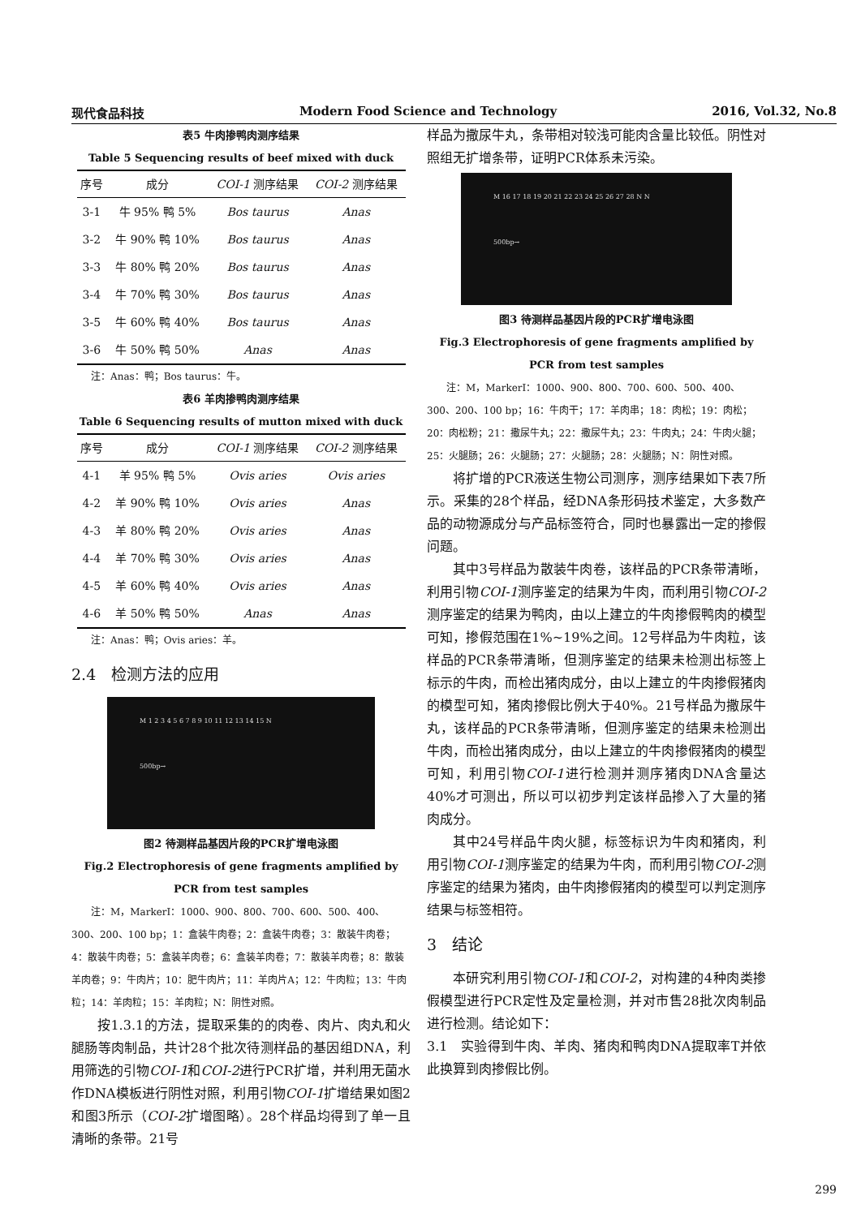现代食品科技 Modern Food Science and Technology 2016, Vol.32, No.8
表5 牛肉掺鸭肉测序结果
Table 5 Sequencing results of beef mixed with duck
| 序号 | 成分 | COI-1 测序结果 | COI-2 测序结果 |
| --- | --- | --- | --- |
| 3-1 | 牛 95% 鸭 5% | Bos taurus | Anas |
| 3-2 | 牛 90% 鸭 10% | Bos taurus | Anas |
| 3-3 | 牛 80% 鸭 20% | Bos taurus | Anas |
| 3-4 | 牛 70% 鸭 30% | Bos taurus | Anas |
| 3-5 | 牛 60% 鸭 40% | Bos taurus | Anas |
| 3-6 | 牛 50% 鸭 50% | Anas | Anas |
　　注：Anas：鸭；Bos taurus：牛。
表6 羊肉掺鸭肉测序结果
Table 6 Sequencing results of mutton mixed with duck
| 序号 | 成分 | COI-1 测序结果 | COI-2 测序结果 |
| --- | --- | --- | --- |
| 4-1 | 羊 95% 鸭 5% | Ovis aries | Ovis aries |
| 4-2 | 羊 90% 鸭 10% | Ovis aries | Anas |
| 4-3 | 羊 80% 鸭 20% | Ovis aries | Anas |
| 4-4 | 羊 70% 鸭 30% | Ovis aries | Anas |
| 4-5 | 羊 60% 鸭 40% | Ovis aries | Anas |
| 4-6 | 羊 50% 鸭 50% | Anas | Anas |
　　注：Anas：鸭；Ovis aries：羊。
2.4　检测方法的应用
M 1 2 3 4 5 6 7 8 9 10 11 12 13 14 15 N
500bp→
图2 待测样品基因片段的PCR扩增电泳图
Fig.2 Electrophoresis of gene fragments amplified by PCR from test samples
　　注：M，MarkerI：1000、900、800、700、600、500、400、300、200、100 bp；1：盒装牛肉卷；2：盒装牛肉卷；3：散装牛肉卷；4：散装牛肉卷；5：盒装羊肉卷；6：盒装羊肉卷；7：散装羊肉卷；8：散装羊肉卷；9：牛肉片；10：肥牛肉片；11：羊肉片A；12：牛肉粒；13：牛肉粒；14：羊肉粒；15：羊肉粒；N：阴性对照。
按1.3.1的方法，提取采集的的肉卷、肉片、肉丸和火腿肠等肉制品，共计28个批次待测样品的基因组DNA，利用筛选的引物COI-1和COI-2进行PCR扩增，并利用无菌水作DNA模板进行阴性对照，利用引物COI-1扩增结果如图2和图3所示（COI-2扩增图略）。28个样品均得到了单一且清晰的条带。21号
样品为撒尿牛丸，条带相对较浅可能肉含量比较低。阴性对照组无扩增条带，证明PCR体系未污染。
M 16 17 18 19 20 21 22 23 24 25 26 27 28 N N
500bp→
图3 待测样品基因片段的PCR扩增电泳图
Fig.3 Electrophoresis of gene fragments amplified by PCR from test samples
　　注：M，MarkerI：1000、900、800、700、600、500、400、300、200、100 bp；16：牛肉干；17：羊肉串；18：肉松；19：肉松；20：肉松粉；21：撒尿牛丸；22：撒尿牛丸；23：牛肉丸；24：牛肉火腿；25：火腿肠；26：火腿肠；27：火腿肠；28：火腿肠；N：阴性对照。
将扩增的PCR液送生物公司测序，测序结果如下表7所示。采集的28个样品，经DNA条形码技术鉴定，大多数产品的动物源成分与产品标签符合，同时也暴露出一定的掺假问题。
其中3号样品为散装牛肉卷，该样品的PCR条带清晰，利用引物COI-1测序鉴定的结果为牛肉，而利用引物COI-2测序鉴定的结果为鸭肉，由以上建立的牛肉掺假鸭肉的模型可知，掺假范围在1%~19%之间。12号样品为牛肉粒，该样品的PCR条带清晰，但测序鉴定的结果未检测出标签上标示的牛肉，而检出猪肉成分，由以上建立的牛肉掺假猪肉的模型可知，猪肉掺假比例大于40%。21号样品为撒尿牛丸，该样品的PCR条带清晰，但测序鉴定的结果未检测出牛肉，而检出猪肉成分，由以上建立的牛肉掺假猪肉的模型可知，利用引物COI-1进行检测并测序猪肉DNA含量达40%才可测出，所以可以初步判定该样品掺入了大量的猪肉成分。
其中24号样品牛肉火腿，标签标识为牛肉和猪肉，利用引物COI-1测序鉴定的结果为牛肉，而利用引物COI-2测序鉴定的结果为猪肉，由牛肉掺假猪肉的模型可以判定测序结果与标签相符。
3　结论
本研究利用引物COI-1和COI-2，对构建的4种肉类掺假模型进行PCR定性及定量检测，并对市售28批次肉制品进行检测。结论如下：
3.1　实验得到牛肉、羊肉、猪肉和鸭肉DNA提取率T并依此换算到肉掺假比例。
299